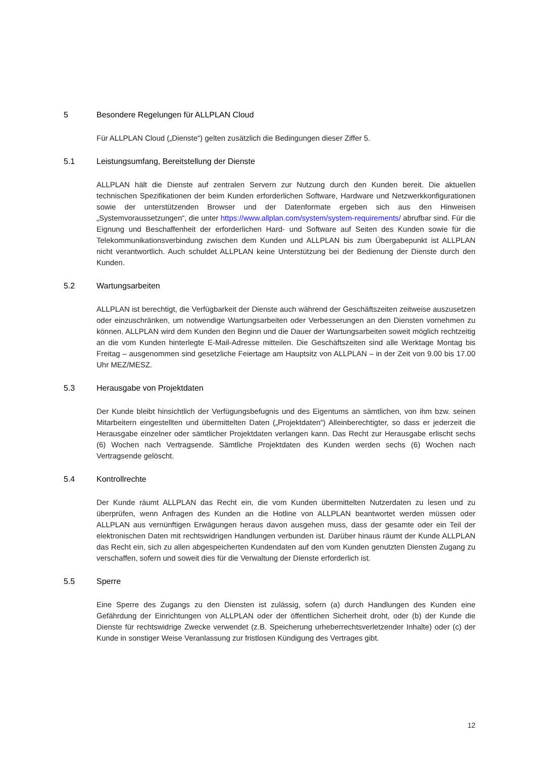5 Besondere Regelungen für ALLPLAN Cloud
Für ALLPLAN Cloud („Dienste“) gelten zusätzlich die Bedingungen dieser Ziffer 5.
5.1 Leistungsumfang, Bereitstellung der Dienste
ALLPLAN hält die Dienste auf zentralen Servern zur Nutzung durch den Kunden bereit. Die aktuellen technischen Spezifikationen der beim Kunden erforderlichen Software, Hardware und Netzwerkkonfigurationen sowie der unterstützenden Browser und der Datenformate ergeben sich aus den Hinweisen „Systemvoraussetzungen“, die unter https://www.allplan.com/system/system-requirements/ abrufbar sind. Für die Eignung und Beschaffenheit der erforderlichen Hard- und Software auf Seiten des Kunden sowie für die Telekommunikationsverbindung zwischen dem Kunden und ALLPLAN bis zum Übergabepunkt ist ALLPLAN nicht verantwortlich. Auch schuldet ALLPLAN keine Unterstützung bei der Bedienung der Dienste durch den Kunden.
5.2 Wartungsarbeiten
ALLPLAN ist berechtigt, die Verfügbarkeit der Dienste auch während der Geschäftszeiten zeitweise auszusetzen oder einzuschränken, um notwendige Wartungsarbeiten oder Verbesserungen an den Diensten vornehmen zu können. ALLPLAN wird dem Kunden den Beginn und die Dauer der Wartungsarbeiten soweit möglich rechtzeitig an die vom Kunden hinterlegte E-Mail-Adresse mitteilen. Die Geschäftszeiten sind alle Werktage Montag bis Freitag – ausgenommen sind gesetzliche Feiertage am Hauptsitz von ALLPLAN – in der Zeit von 9.00 bis 17.00 Uhr MEZ/MESZ.
5.3 Herausgabe von Projektdaten
Der Kunde bleibt hinsichtlich der Verfügungsbefugnis und des Eigentums an sämtlichen, von ihm bzw. seinen Mitarbeitern eingestellten und übermittelten Daten („Projektdaten“) Alleinberechtigter, so dass er jederzeit die Herausgabe einzelner oder sämtlicher Projektdaten verlangen kann. Das Recht zur Herausgabe erlischt sechs (6) Wochen nach Vertragsende. Sämtliche Projektdaten des Kunden werden sechs (6) Wochen nach Vertragsende gelöscht.
5.4 Kontrollrechte
Der Kunde räumt ALLPLAN das Recht ein, die vom Kunden übermittelten Nutzerdaten zu lesen und zu überprüfen, wenn Anfragen des Kunden an die Hotline von ALLPLAN beantwortet werden müssen oder ALLPLAN aus vernünftigen Erwägungen heraus davon ausgehen muss, dass der gesamte oder ein Teil der elektronischen Daten mit rechtswidrigen Handlungen verbunden ist. Darüber hinaus räumt der Kunde ALLPLAN das Recht ein, sich zu allen abgespeicherten Kundendaten auf den vom Kunden genutzten Diensten Zugang zu verschaffen, sofern und soweit dies für die Verwaltung der Dienste erforderlich ist.
5.5 Sperre
Eine Sperre des Zugangs zu den Diensten ist zulässig, sofern (a) durch Handlungen des Kunden eine Gefährdung der Einrichtungen von ALLPLAN oder der öffentlichen Sicherheit droht, oder (b) der Kunde die Dienste für rechtswidrige Zwecke verwendet (z.B. Speicherung urheberrechtsverletzender Inhalte) oder (c) der Kunde in sonstiger Weise Veranlassung zur fristlosen Kündigung des Vertrages gibt.
12